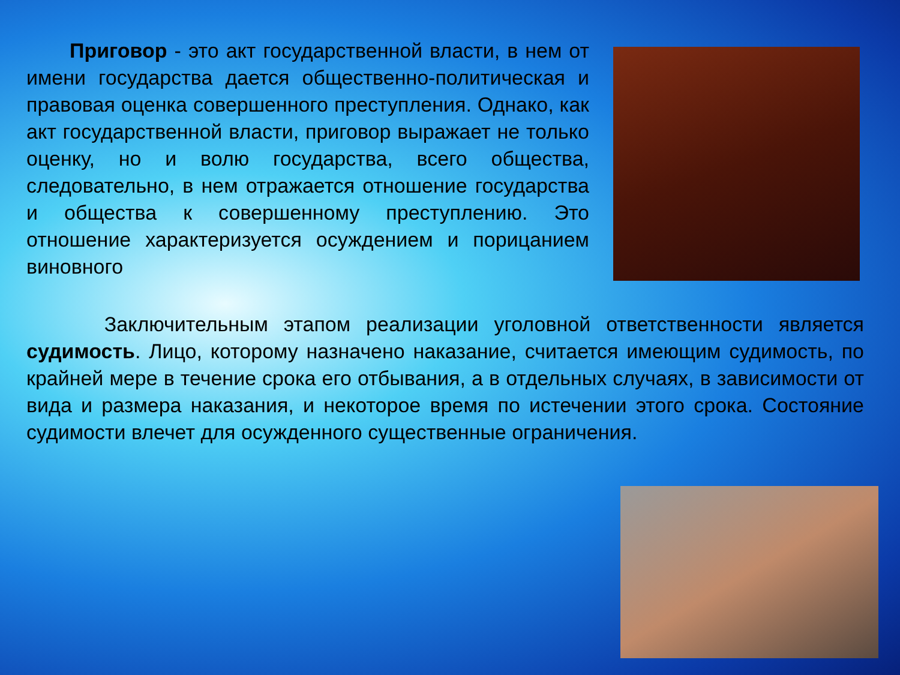Приговор - это акт государственной власти, в нем от имени государства дается общественно-политическая и правовая оценка совершенного преступления. Однако, как акт государственной власти, приговор выражает не только оценку, но и волю государства, всего общества, следовательно, в нем отражается отношение государства и общества к совершенному преступлению. Это отношение характеризуется осуждением и порицанием виновного
Заключительным этапом реализации уголовной ответственности является судимость. Лицо, которому назначено наказание, считается имеющим судимость, по крайней мере в течение срока его отбывания, а в отдельных случаях, в зависимости от вида и размера наказания, и некоторое время по истечении этого срока. Состояние судимости влечет для осужденного существенные ограничения.